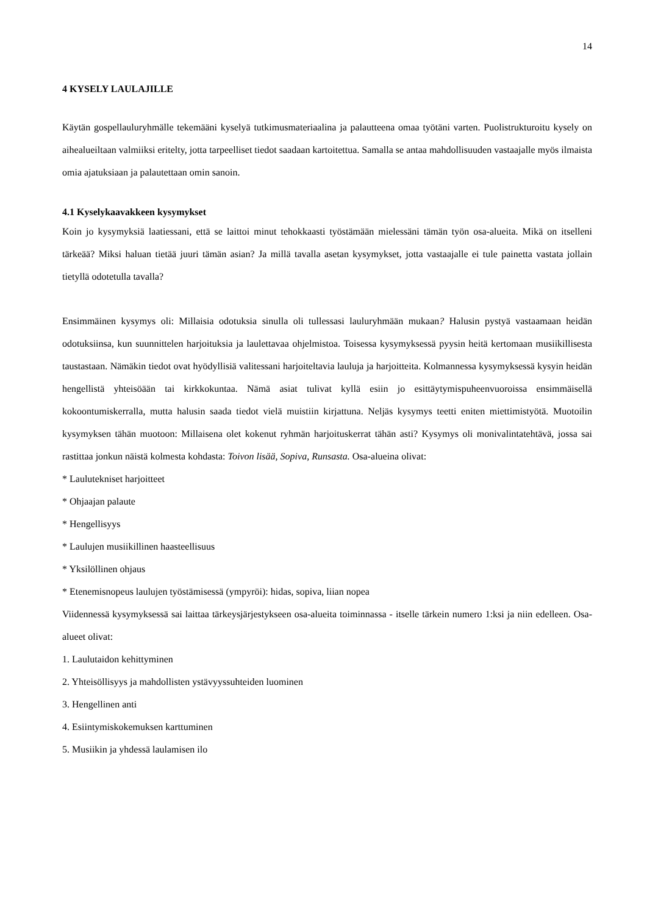14
4 KYSELY LAULAJILLE
Käytän gospellauluryhmälle tekemääni kyselyä tutkimusmateriaalina ja palautteena omaa työtäni varten. Puolistrukturoitu kysely on aihealueiltaan valmiiksi eritelty, jotta tarpeelliset tiedot saadaan kartoitettua. Samalla se antaa mahdollisuuden vastaajalle myös ilmaista omia ajatuksiaan ja palautettaan omin sanoin.
4.1 Kyselykaavakkeen kysymykset
Koin jo kysymyksiä laatiessani, että se laittoi minut tehokkaasti työstämään mielessäni tämän työn osa-alueita. Mikä on itselleni tärkeää? Miksi haluan tietää juuri tämän asian? Ja millä tavalla asetan kysymykset, jotta vastaajalle ei tule painetta vastata jollain tietyllä odotetulla tavalla?
Ensimmäinen kysymys oli: Millaisia odotuksia sinulla oli tullessasi lauluryhmään mukaan? Halusin pystyä vastaamaan heidän odotuksiinsa, kun suunnittelen harjoituksia ja laulettavaa ohjelmistoa. Toisessa kysymyksessä pyysin heitä kertomaan musiikillisesta taustastaan. Nämäkin tiedot ovat hyödyllisiä valitessani harjoiteltavia lauluja ja harjoitteita. Kolmannessa kysymyksessä kysyin heidän hengellistä yhteisöään tai kirkkokuntaa. Nämä asiat tulivat kyllä esiin jo esittäytymispuheenvuoroissa ensimmäisellä kokoontumiskerralla, mutta halusin saada tiedot vielä muistiin kirjattuna. Neljäs kysymys teetti eniten miettimistyötä. Muotoilin kysymyksen tähän muotoon: Millaisena olet kokenut ryhmän harjoituskerrat tähän asti? Kysymys oli monivalintatehtävä, jossa sai rastittaa jonkun näistä kolmesta kohdasta: Toivon lisää, Sopiva, Runsasta. Osa-alueina olivat:
* Laulutekniset harjoitteet
* Ohjaajan palaute
* Hengellisyys
* Laulujen musiikillinen haasteellisuus
* Yksilöllinen ohjaus
* Etenemisnopeus laulujen työstämisessä (ympyröi): hidas, sopiva, liian nopea
Viidennessä kysymyksessä sai laittaa tärkeysjärjestykseen osa-alueita toiminnassa - itselle tärkein numero 1:ksi ja niin edelleen. Osa-alueet olivat:
1. Laulutaidon kehittyminen
2. Yhteisöllisyys ja mahdollisten ystävyyssuhteiden luominen
3. Hengellinen anti
4. Esiintymiskokemuksen karttuminen
5. Musiikin ja yhdessä laulamisen ilo